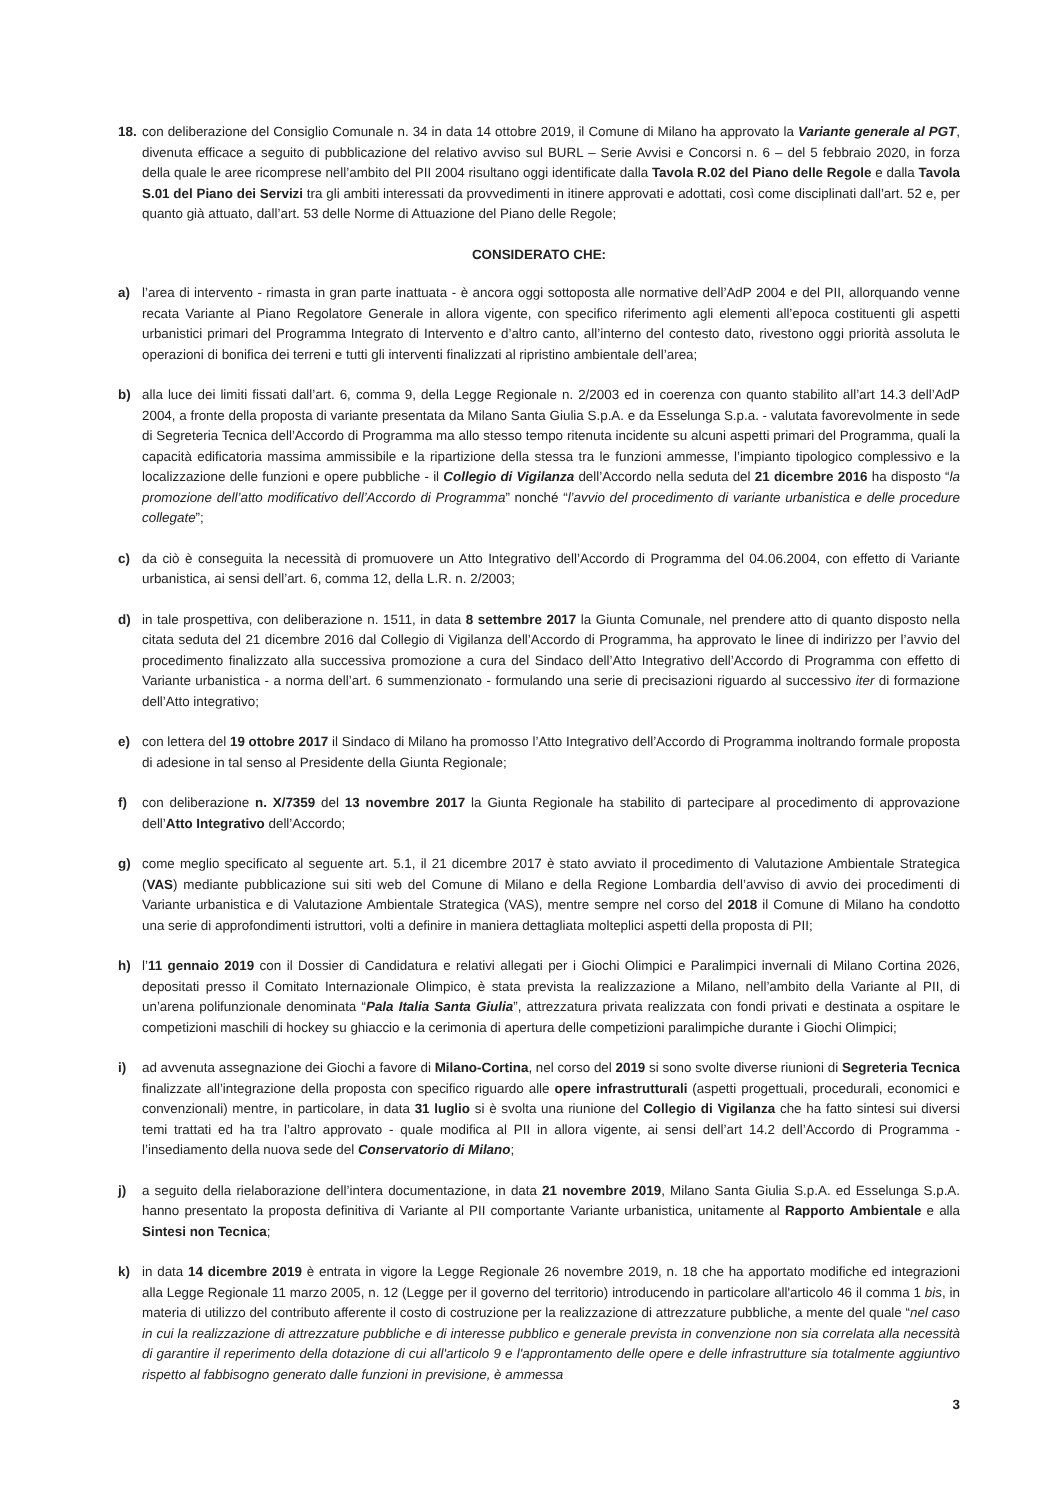18.
con deliberazione del Consiglio Comunale n. 34 in data 14 ottobre 2019, il Comune di Milano ha approvato la Variante generale al PGT, divenuta efficace a seguito di pubblicazione del relativo avviso sul BURL – Serie Avvisi e Concorsi n. 6 – del 5 febbraio 2020, in forza della quale le aree ricomprese nell’ambito del PII 2004 risultano oggi identificate dalla Tavola R.02 del Piano delle Regole e dalla Tavola S.01 del Piano dei Servizi tra gli ambiti interessati da provvedimenti in itinere approvati e adottati, così come disciplinati dall’art. 52 e, per quanto già attuato, dall’art. 53 delle Norme di Attuazione del Piano delle Regole;
CONSIDERATO CHE:
a) l’area di intervento - rimasta in gran parte inattuata - è ancora oggi sottoposta alle normative dell’AdP 2004 e del PII, allorquando venne recata Variante al Piano Regolatore Generale in allora vigente, con specifico riferimento agli elementi all’epoca costituenti gli aspetti urbanistici primari del Programma Integrato di Intervento e d’altro canto, all’interno del contesto dato, rivestono oggi priorità assoluta le operazioni di bonifica dei terreni e tutti gli interventi finalizzati al ripristino ambientale dell’area;
b) alla luce dei limiti fissati dall’art. 6, comma 9, della Legge Regionale n. 2/2003 ed in coerenza con quanto stabilito all’art 14.3 dell’AdP 2004, a fronte della proposta di variante presentata da Milano Santa Giulia S.p.A. e da Esselunga S.p.a. - valutata favorevolmente in sede di Segreteria Tecnica dell’Accordo di Programma ma allo stesso tempo ritenuta incidente su alcuni aspetti primari del Programma, quali la capacità edificatoria massima ammissibile e la ripartizione della stessa tra le funzioni ammesse, l’impianto tipologico complessivo e la localizzazione delle funzioni e opere pubbliche - il Collegio di Vigilanza dell’Accordo nella seduta del 21 dicembre 2016 ha disposto “la promozione dell’atto modificativo dell’Accordo di Programma” nonché “l’avvio del procedimento di variante urbanistica e delle procedure collegate”;
c) da ciò è conseguita la necessità di promuovere un Atto Integrativo dell’Accordo di Programma del 04.06.2004, con effetto di Variante urbanistica, ai sensi dell’art. 6, comma 12, della L.R. n. 2/2003;
d) in tale prospettiva, con deliberazione n. 1511, in data 8 settembre 2017 la Giunta Comunale, nel prendere atto di quanto disposto nella citata seduta del 21 dicembre 2016 dal Collegio di Vigilanza dell’Accordo di Programma, ha approvato le linee di indirizzo per l’avvio del procedimento finalizzato alla successiva promozione a cura del Sindaco dell’Atto Integrativo dell’Accordo di Programma con effetto di Variante urbanistica - a norma dell’art. 6 summenzionato - formulando una serie di precisazioni riguardo al successivo iter di formazione dell’Atto integrativo;
e) con lettera del 19 ottobre 2017 il Sindaco di Milano ha promosso l’Atto Integrativo dell’Accordo di Programma inoltrando formale proposta di adesione in tal senso al Presidente della Giunta Regionale;
f) con deliberazione n. X/7359 del 13 novembre 2017 la Giunta Regionale ha stabilito di partecipare al procedimento di approvazione dell’Atto Integrativo dell’Accordo;
g) come meglio specificato al seguente art. 5.1, il 21 dicembre 2017 è stato avviato il procedimento di Valutazione Ambientale Strategica (VAS) mediante pubblicazione sui siti web del Comune di Milano e della Regione Lombardia dell’avviso di avvio dei procedimenti di Variante urbanistica e di Valutazione Ambientale Strategica (VAS), mentre sempre nel corso del 2018 il Comune di Milano ha condotto una serie di approfondimenti istruttori, volti a definire in maniera dettagliata molteplici aspetti della proposta di PII;
h) l’11 gennaio 2019 con il Dossier di Candidatura e relativi allegati per i Giochi Olimpici e Paralimpici invernali di Milano Cortina 2026, depositati presso il Comitato Internazionale Olimpico, è stata prevista la realizzazione a Milano, nell’ambito della Variante al PII, di un’arena polifunzionale denominata “Pala Italia Santa Giulia”, attrezzatura privata realizzata con fondi privati e destinata a ospitare le competizioni maschili di hockey su ghiaccio e la cerimonia di apertura delle competizioni paralimpiche durante i Giochi Olimpici;
i) ad avvenuta assegnazione dei Giochi a favore di Milano-Cortina, nel corso del 2019 si sono svolte diverse riunioni di Segreteria Tecnica finalizzate all’integrazione della proposta con specifico riguardo alle opere infrastrutturali (aspetti progettuali, procedurali, economici e convenzionali) mentre, in particolare, in data 31 luglio si è svolta una riunione del Collegio di Vigilanza che ha fatto sintesi sui diversi temi trattati ed ha tra l’altro approvato - quale modifica al PII in allora vigente, ai sensi dell’art 14.2 dell’Accordo di Programma - l’insediamento della nuova sede del Conservatorio di Milano;
j) a seguito della rielaborazione dell’intera documentazione, in data 21 novembre 2019, Milano Santa Giulia S.p.A. ed Esselunga S.p.A. hanno presentato la proposta definitiva di Variante al PII comportante Variante urbanistica, unitamente al Rapporto Ambientale e alla Sintesi non Tecnica;
k) in data 14 dicembre 2019 è entrata in vigore la Legge Regionale 26 novembre 2019, n. 18 che ha apportato modifiche ed integrazioni alla Legge Regionale 11 marzo 2005, n. 12 (Legge per il governo del territorio) introducendo in particolare all'articolo 46 il comma 1 bis, in materia di utilizzo del contributo afferente il costo di costruzione per la realizzazione di attrezzature pubbliche, a mente del quale “nel caso in cui la realizzazione di attrezzature pubbliche e di interesse pubblico e generale prevista in convenzione non sia correlata alla necessità di garantire il reperimento della dotazione di cui all'articolo 9 e l'approntamento delle opere e delle infrastrutture sia totalmente aggiuntivo rispetto al fabbisogno generato dalle funzioni in previsione, è ammessa
3